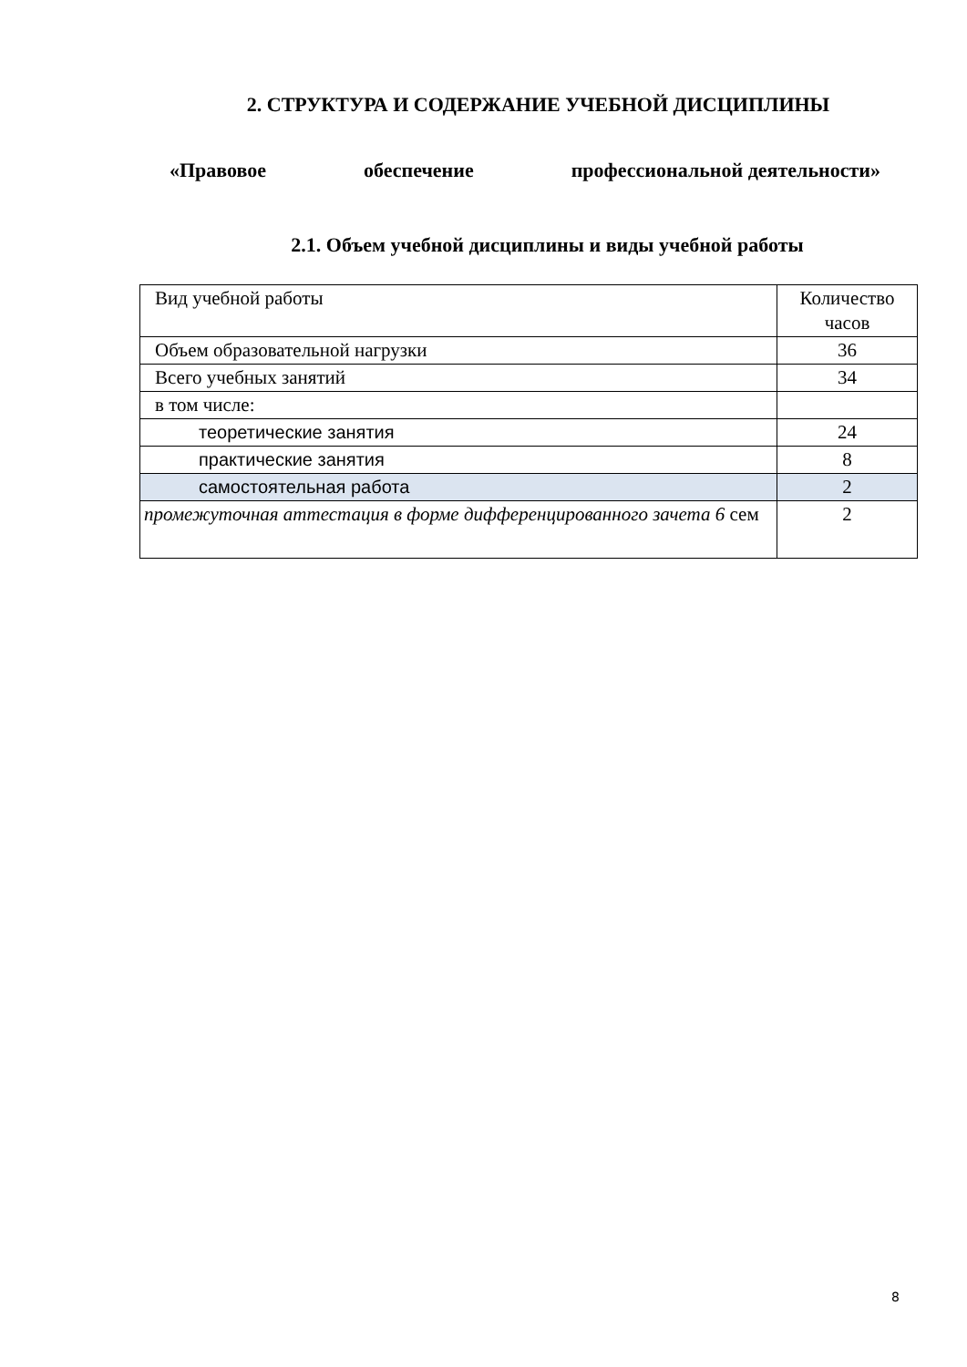2. СТРУКТУРА И СОДЕРЖАНИЕ УЧЕБНОЙ ДИСЦИПЛИНЫ
«Правовое обеспечение профессиональной деятельности»
2.1. Объем учебной дисциплины и виды учебной работы
| Вид учебной работы | Количество часов |
| Объем образовательной нагрузки | 36 |
| Всего учебных занятий | 34 |
| в том числе: | |
| теоретические занятия | 24 |
| практические занятия | 8 |
| самостоятельная работа | 2 |
| промежуточная аттестация в форме дифференцированного зачета 6 сем | 2 |
8